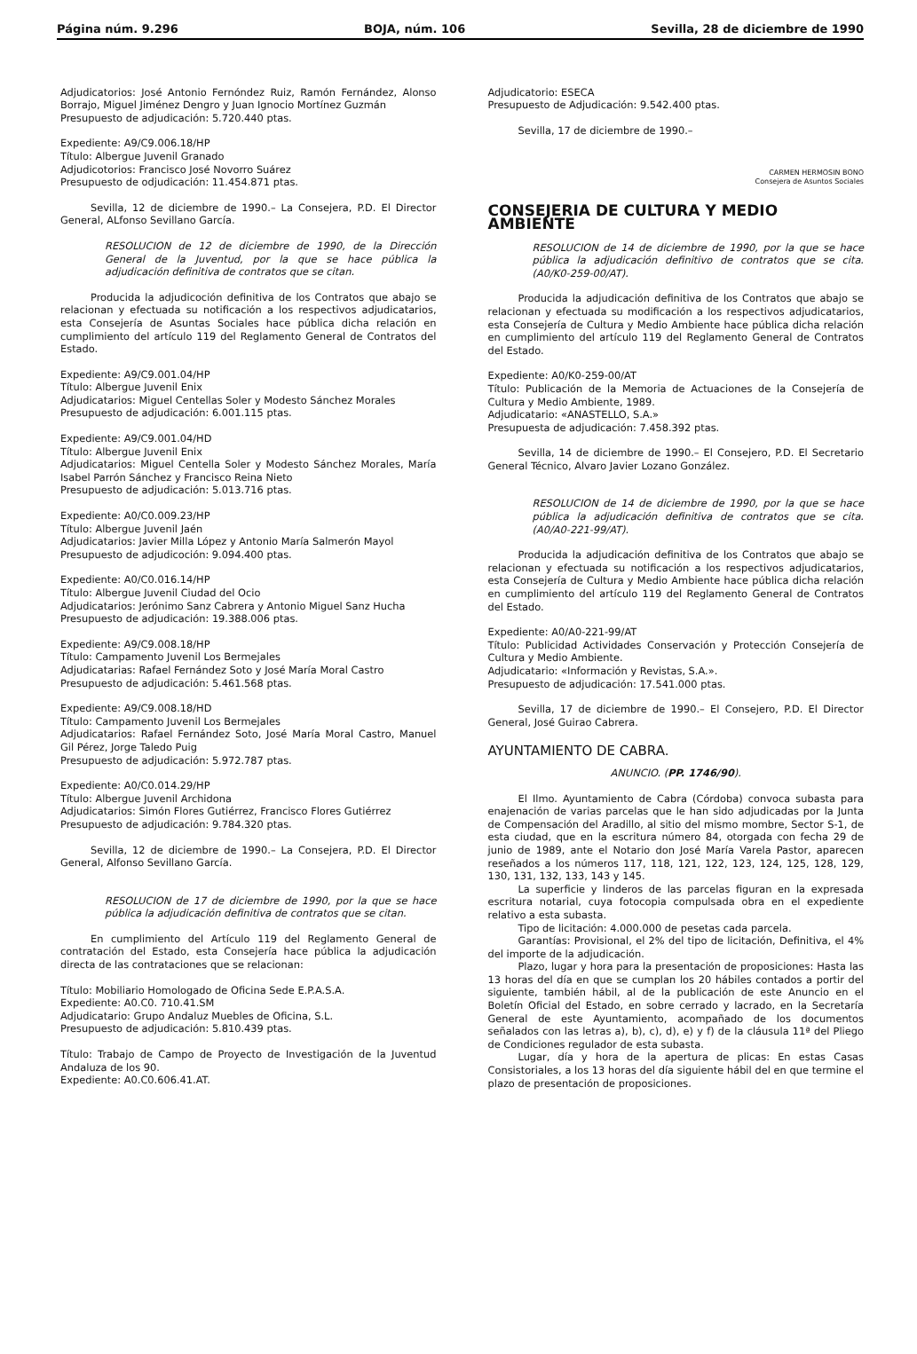Página núm. 9.296 BOJA, núm. 106 Sevilla, 28 de diciembre de 1990
Adjudicatorios: José Antonio Fernóndez Ruiz, Ramón Fernández, Alonso Borrajo, Miguel Jiménez Dengro y Juan Ignocio Mortínez Guzmán
Presupuesto de adjudicación: 5.720.440 ptas.
Expediente: A9/C9.006.18/HP
Título: Albergue Juvenil Granado
Adjudicotorios: Francisco José Novorro Suárez
Presupuesto de odjudicación: 11.454.871 ptas.
Sevilla, 12 de diciembre de 1990.– La Consejera, P.D. El Director General, ALfonso Sevillano García.
RESOLUCION de 12 de diciembre de 1990, de la Dirección General de la Juventud, por la que se hace pública la adjudicación definitiva de contratos que se citan.
Producida la adjudicoción definitiva de los Contratos que abajo se relacionan y efectuada su notificación a los respectivos adjudicatarios, esta Consejería de Asuntas Sociales hace pública dicha relación en cumplimiento del artículo 119 del Reglamento General de Contratos del Estado.
Expediente: A9/C9.001.04/HP
Título: Albergue Juvenil Enix
Adjudicatarios: Miguel Centellas Soler y Modesto Sánchez Morales
Presupuesto de adjudicación: 6.001.115 ptas.
Expediente: A9/C9.001.04/HD
Título: Albergue Juvenil Enix
Adjudicatarios: Miguel Centella Soler y Modesto Sánchez Morales, María Isabel Parrón Sánchez y Francisco Reina Nieto
Presupuesto de adjudicación: 5.013.716 ptas.
Expediente: A0/C0.009.23/HP
Título: Albergue Juvenil Jaén
Adjudicatarios: Javier Milla López y Antonio María Salmerón Mayol
Presupuesto de adjudicoción: 9.094.400 ptas.
Expediente: A0/C0.016.14/HP
Título: Albergue Juvenil Ciudad del Ocio
Adjudicatarios: Jerónimo Sanz Cabrera y Antonio Miguel Sanz Hucha
Presupuesto de adjudicación: 19.388.006 ptas.
Expediente: A9/C9.008.18/HP
Título: Campamento Juvenil Los Bermejales
Adjudicatarias: Rafael Fernández Soto y José María Moral Castro
Presupuesto de adjudicación: 5.461.568 ptas.
Expediente: A9/C9.008.18/HD
Título: Campamento Juvenil Los Bermejales
Adjudicatarios: Rafael Fernández Soto, José María Moral Castro, Manuel Gil Pérez, Jorge Taledo Puig
Presupuesto de adjudicación: 5.972.787 ptas.
Expediente: A0/C0.014.29/HP
Título: Albergue Juvenil Archidona
Adjudicatarios: Simón Flores Gutiérrez, Francisco Flores Gutiérrez
Presupuesto de adjudicación: 9.784.320 ptas.
Sevilla, 12 de diciembre de 1990.– La Consejera, P.D. El Director General, Alfonso Sevillano García.
RESOLUCION de 17 de diciembre de 1990, por la que se hace pública la adjudicación definitiva de contratos que se citan.
En cumplimiento del Artículo 119 del Reglamento General de contratación del Estado, esta Consejería hace pública la adjudicación directa de las contrataciones que se relacionan:
Título: Mobiliario Homologado de Oficina Sede E.P.A.S.A.
Expediente: A0.C0. 710.41.SM
Adjudicatario: Grupo Andaluz Muebles de Oficina, S.L.
Presupuesto de adjudicación: 5.810.439 ptas.
Título: Trabajo de Campo de Proyecto de Investigación de la Juventud Andaluza de los 90.
Expediente: A0.C0.606.41.AT.
Adjudicatorio: ESECA
Presupuesto de Adjudicación: 9.542.400 ptas.
Sevilla, 17 de diciembre de 1990.–
CARMEN HERMOSIN BONO
Consejera de Asuntos Sociales
CONSEJERIA DE CULTURA Y MEDIO AMBIENTE
RESOLUCION de 14 de diciembre de 1990, por la que se hace pública la adjudicación definitivo de contratos que se cita. (A0/K0-259-00/AT).
Producida la adjudicación definitiva de los Contratos que abajo se relacionan y efectuada su modificación a los respectivos adjudicatarios, esta Consejería de Cultura y Medio Ambiente hace pública dicha relación en cumplimiento del artículo 119 del Reglamento General de Contratos del Estado.
Expediente: A0/K0-259-00/AT
Título: Publicación de la Memoria de Actuaciones de la Consejería de Cultura y Medio Ambiente, 1989.
Adjudicatario: «ANASTELLO, S.A.»
Presupuesta de adjudicación: 7.458.392 ptas.
Sevilla, 14 de diciembre de 1990.– El Consejero, P.D. El Secretario General Técnico, Alvaro Javier Lozano González.
RESOLUCION de 14 de diciembre de 1990, por la que se hace pública la adjudicación definitiva de contratos que se cita. (A0/A0-221-99/AT).
Producida la adjudicación definitiva de los Contratos que abajo se relacionan y efectuada su notificación a los respectivos adjudicatarios, esta Consejería de Cultura y Medio Ambiente hace pública dicha relación en cumplimiento del artículo 119 del Reglamento General de Contratos del Estado.
Expediente: A0/A0-221-99/AT
Título: Publicidad Actividades Conservación y Protección Consejería de Cultura y Medio Ambiente.
Adjudicatario: «Información y Revistas, S.A.».
Presupuesto de adjudicación: 17.541.000 ptas.
Sevilla, 17 de diciembre de 1990.– El Consejero, P.D. El Director General, José Guirao Cabrera.
AYUNTAMIENTO DE CABRA.
ANUNCIO. (PP. 1746/90).
El Ilmo. Ayuntamiento de Cabra (Córdoba) convoca subasta para enajenación de varias parcelas que le han sido adjudicadas por la Junta de Compensación del Aradillo, al sitio del mismo mombre, Sector S-1, de esta ciudad, que en la escritura número 84, otorgada con fecha 29 de junio de 1989, ante el Notario don José María Varela Pastor, aparecen reseñados a los números 117, 118, 121, 122, 123, 124, 125, 128, 129, 130, 131, 132, 133, 143 y 145.
La superficie y linderos de las parcelas figuran en la expresada escritura notarial, cuya fotocopia compulsada obra en el expediente relativo a esta subasta.
Tipo de licitación: 4.000.000 de pesetas cada parcela.
Garantías: Provisional, el 2% del tipo de licitación, Definitiva, el 4% del importe de la adjudicación.
Plazo, lugar y hora para la presentación de proposiciones: Hasta las 13 horas del día en que se cumplan los 20 hábiles contados a portir del siguiente, también hábil, al de la publicación de este Anuncio en el Boletín Oficial del Estado, en sobre cerrado y lacrado, en la Secretaría General de este Ayuntamiento, acompañado de los documentos señalados con las letras a), b), c), d), e) y f) de la cláusula 11ª del Pliego de Condiciones regulador de esta subasta.
Lugar, día y hora de la apertura de plicas: En estas Casas Consistoriales, a los 13 horas del día siguiente hábil del en que termine el plazo de presentación de proposiciones.